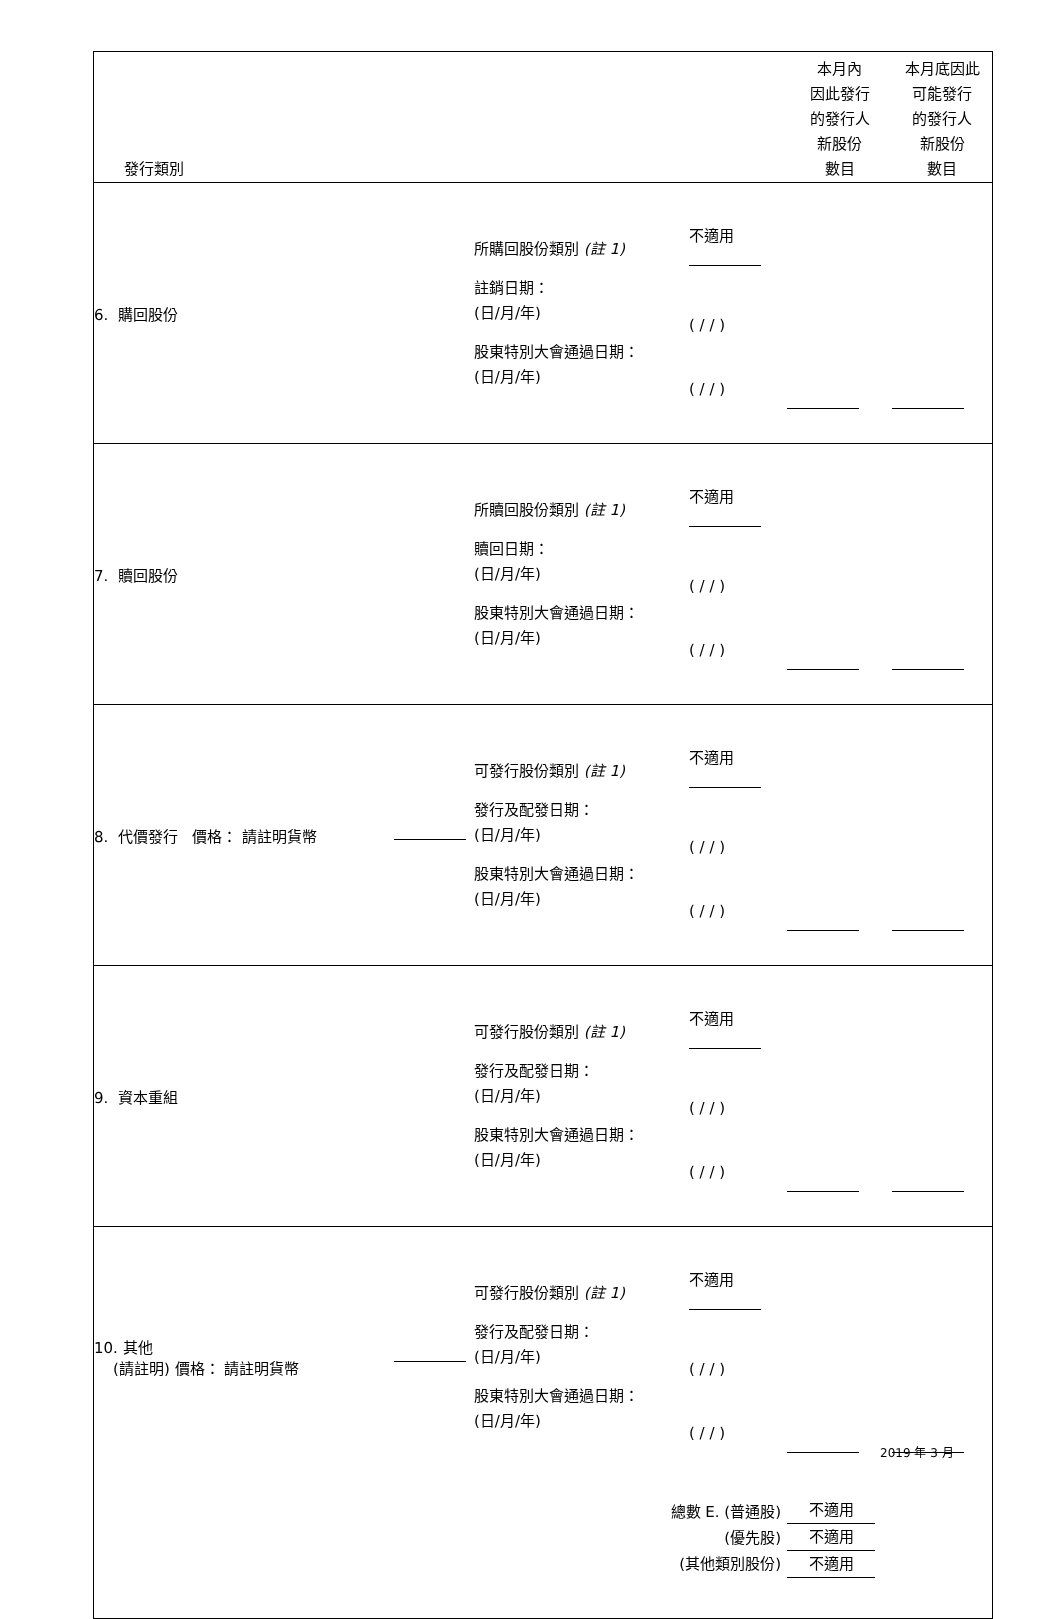| 發行類別 | | | | 本月內 因此發行 的發行人 新股份 數目 | 本月底因此 可能發行 的發行人 新股份 數目 |
| 6. 購回股份 | | 所購回股份類別 (註 1) 註銷日期： (日/月/年) 股東特別大會通過日期： (日/月/年) | 不適用 ( / / ) ( / / ) | | |
| 7. 贖回股份 | | 所贖回股份類別 (註 1) 贖回日期： (日/月/年) 股東特別大會通過日期： (日/月/年) | 不適用 ( / / ) ( / / ) | | |
| 8. 代價發行 價格： 請註明貨幣 | | 可發行股份類別 (註 1) 發行及配發日期： (日/月/年) 股東特別大會通過日期： (日/月/年) | 不適用 ( / / ) ( / / ) | | |
| 9. 資本重組 | | 可發行股份類別 (註 1) 發行及配發日期： (日/月/年) 股東特別大會通過日期： (日/月/年) | 不適用 ( / / ) ( / / ) | | |
| 10. 其他 (請註明) 價格： 請註明貨幣 | | 可發行股份類別 (註 1) 發行及配發日期： (日/月/年) 股東特別大會通過日期： (日/月/年) | 不適用 ( / / ) ( / / ) | | |
| 總數 E. (普通股) (優先股) (其他類別股份) | | | | 不適用 不適用 不適用 | |
2019 年 3 月